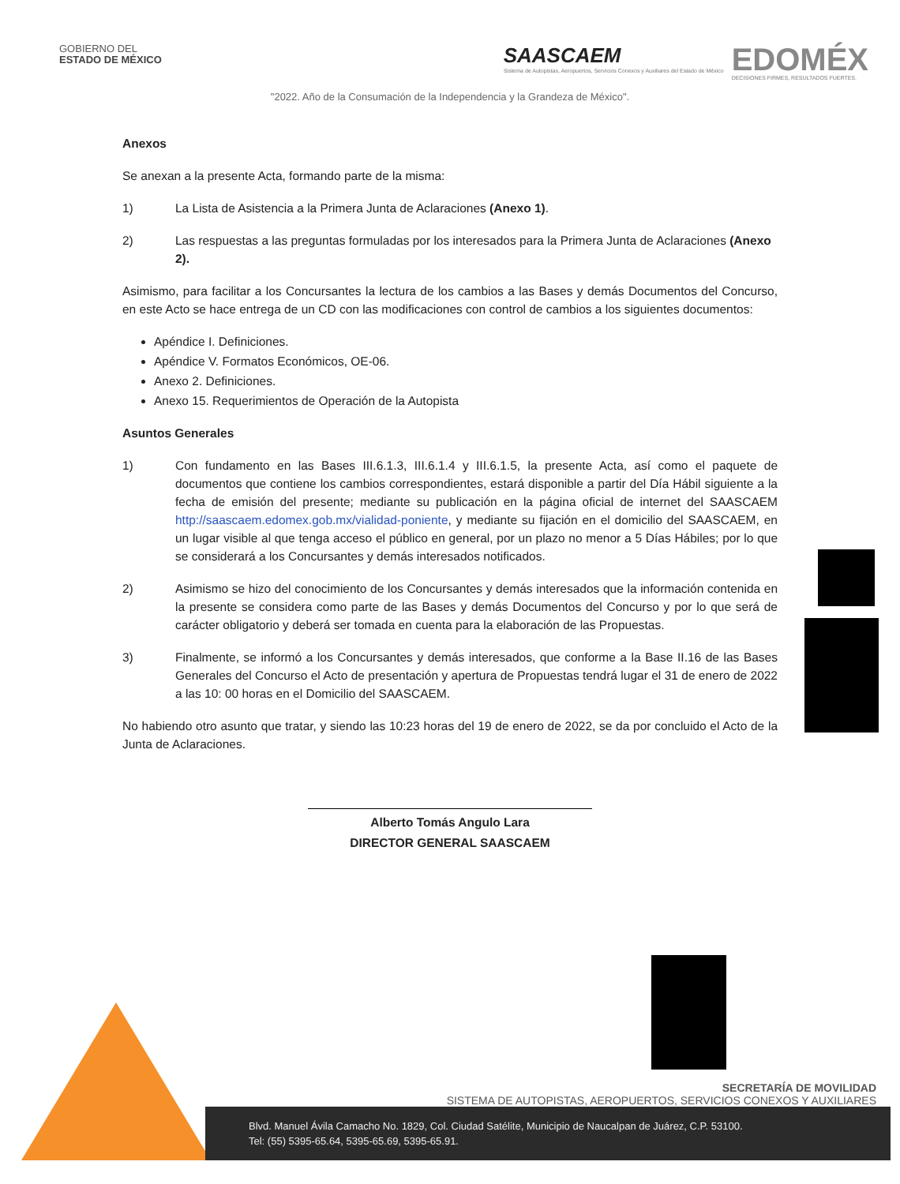GOBIERNO DEL
ESTADO DE MÉXICO
SAASCAEM
Sistema de Autopistas, Aeropuertos, Servicios Conexos y Auxiliares del Estado de México
EDOMÉX
DECISIONES FIRMES, RESULTADOS FUERTES.
"2022. Año de la Consumación de la Independencia y la Grandeza de México".
Anexos
Se anexan a la presente Acta, formando parte de la misma:
1) La Lista de Asistencia a la Primera Junta de Aclaraciones (Anexo 1).
2) Las respuestas a las preguntas formuladas por los interesados para la Primera Junta de Aclaraciones (Anexo 2).
Asimismo, para facilitar a los Concursantes la lectura de los cambios a las Bases y demás Documentos del Concurso, en este Acto se hace entrega de un CD con las modificaciones con control de cambios a los siguientes documentos:
Apéndice I. Definiciones.
Apéndice V. Formatos Económicos, OE-06.
Anexo 2. Definiciones.
Anexo 15. Requerimientos de Operación de la Autopista
Asuntos Generales
1) Con fundamento en las Bases III.6.1.3, III.6.1.4 y III.6.1.5, la presente Acta, así como el paquete de documentos que contiene los cambios correspondientes, estará disponible a partir del Día Hábil siguiente a la fecha de emisión del presente; mediante su publicación en la página oficial de internet del SAASCAEM http://saascaem.edomex.gob.mx/vialidad-poniente, y mediante su fijación en el domicilio del SAASCAEM, en un lugar visible al que tenga acceso el público en general, por un plazo no menor a 5 Días Hábiles; por lo que se considerará a los Concursantes y demás interesados notificados.
2) Asimismo se hizo del conocimiento de los Concursantes y demás interesados que la información contenida en la presente se considera como parte de las Bases y demás Documentos del Concurso y por lo que será de carácter obligatorio y deberá ser tomada en cuenta para la elaboración de las Propuestas.
3) Finalmente, se informó a los Concursantes y demás interesados, que conforme a la Base II.16 de las Bases Generales del Concurso el Acto de presentación y apertura de Propuestas tendrá lugar el 31 de enero de 2022 a las 10: 00 horas en el Domicilio del SAASCAEM.
No habiendo otro asunto que tratar, y siendo las 10:23 horas del 19 de enero de 2022, se da por concluido el Acto de la Junta de Aclaraciones.
Alberto Tomás Angulo Lara
DIRECTOR GENERAL SAASCAEM
SECRETARÍA DE MOVILIDAD
SISTEMA DE AUTOPISTAS, AEROPUERTOS, SERVICIOS CONEXOS Y AUXILIARES
Blvd. Manuel Ávila Camacho No. 1829, Col. Ciudad Satélite, Municipio de Naucalpan de Juárez, C.P. 53100.
Tel: (55) 5395-65.64, 5395-65.69, 5395-65.91.